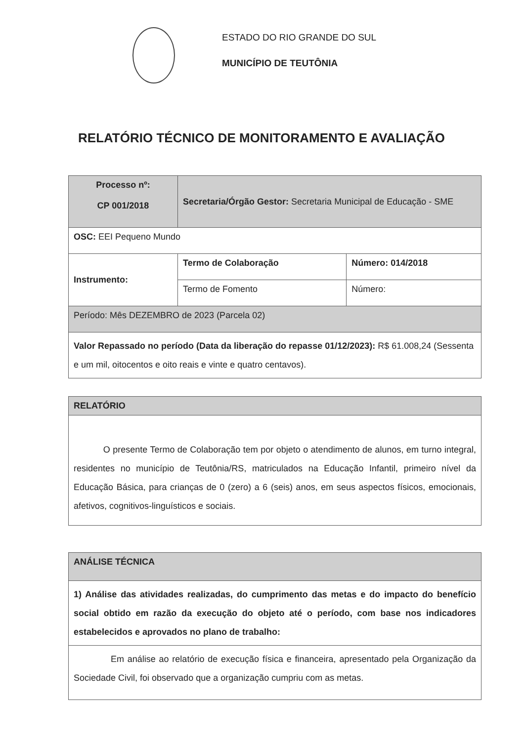ESTADO DO RIO GRANDE DO SUL
MUNICÍPIO DE TEUTÔNIA
RELATÓRIO TÉCNICO DE MONITORAMENTO E AVALIAÇÃO
| Processo nº: CP 001/2018 | Secretaria/Órgão Gestor: Secretaria Municipal de Educação - SME | |
| OSC: EEI Pequeno Mundo | | |
| Instrumento: | Termo de Colaboração | Número: 014/2018 |
| | Termo de Fomento | Número: |
| Período: Mês DEZEMBRO de 2023 (Parcela 02) | | |
| Valor Repassado no período (Data da liberação do repasse 01/12/2023): R$ 61.008,24 (Sessenta e um mil, oitocentos e oito reais e vinte e quatro centavos). | | |
| RELATÓRIO |
| O presente Termo de Colaboração tem por objeto o atendimento de alunos, em turno integral, residentes no município de Teutônia/RS, matriculados na Educação Infantil, primeiro nível da Educação Básica, para crianças de 0 (zero) a 6 (seis) anos, em seus aspectos físicos, emocionais, afetivos, cognitivos-linguísticos e sociais. |
| ANÁLISE TÉCNICA |
| 1) Análise das atividades realizadas, do cumprimento das metas e do impacto do benefício social obtido em razão da execução do objeto até o período, com base nos indicadores estabelecidos e aprovados no plano de trabalho: |
| Em análise ao relatório de execução física e financeira, apresentado pela Organização da Sociedade Civil, foi observado que a organização cumpriu com as metas. |